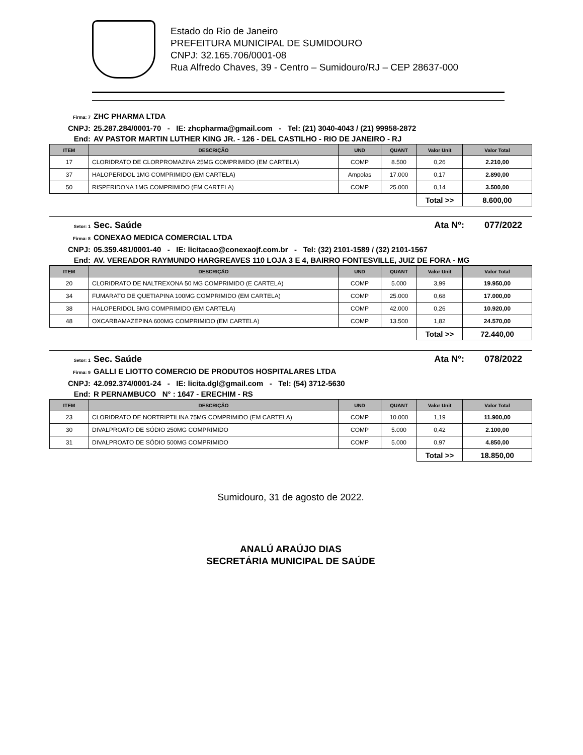Estado do Rio de Janeiro
PREFEITURA MUNICIPAL DE SUMIDOURO
CNPJ: 32.165.706/0001-08
Rua Alfredo Chaves, 39 - Centro – Sumidouro/RJ – CEP 28637-000
Firma: 7 ZHC PHARMA LTDA
CNPJ: 25.287.284/0001-70 - IE: zhcpharma@gmail.com - Tel: (21) 3040-4043 / (21) 99958-2872
End: AV PASTOR MARTIN LUTHER KING JR. - 126 - DEL CASTILHO - RIO DE JANEIRO - RJ
| ITEM | DESCRIÇÃO | UND | QUANT | Valor Unit | Valor Total |
| --- | --- | --- | --- | --- | --- |
| 17 | CLORIDRATO DE CLORPROMAZINA 25MG COMPRIMIDO (EM CARTELA) | COMP | 8.500 | 0,26 | 2.210,00 |
| 37 | HALOPERIDOL 1MG COMPRIMIDO (EM CARTELA) | Ampolas | 17.000 | 0,17 | 2.890,00 |
| 50 | RISPERIDONA 1MG COMPRIMIDO (EM CARTELA) | COMP | 25.000 | 0,14 | 3.500,00 |
| | | | | Total >> | 8.600,00 |
Setor: 1 Sec. Saúde Ata Nº: 077/2022
Firma: 8 CONEXAO MEDICA COMERCIAL LTDA
CNPJ: 05.359.481/0001-40 - IE: licitacao@conexaojf.com.br - Tel: (32) 2101-1589 / (32) 2101-1567
End: AV. VEREADOR RAYMUNDO HARGREAVES 110 LOJA 3 E 4, BAIRRO FONTESVILLE, JUIZ DE FORA - MG
| ITEM | DESCRIÇÃO | UND | QUANT | Valor Unit | Valor Total |
| --- | --- | --- | --- | --- | --- |
| 20 | CLORIDRATO DE NALTREXONA 50 MG COMPRIMIDO (E CARTELA) | COMP | 5.000 | 3,99 | 19.950,00 |
| 34 | FUMARATO DE QUETIAPINA 100MG COMPRIMIDO (EM CARTELA) | COMP | 25.000 | 0,68 | 17.000,00 |
| 38 | HALOPERIDOL 5MG COMPRIMIDO (EM CARTELA) | COMP | 42.000 | 0,26 | 10.920,00 |
| 48 | OXCARBAMAZEPINA 600MG COMPRIMIDO (EM CARTELA) | COMP | 13.500 | 1,82 | 24.570,00 |
| | | | | Total >> | 72.440,00 |
Setor: 1 Sec. Saúde Ata Nº: 078/2022
Firma: 9 GALLI E LIOTTO COMERCIO DE PRODUTOS HOSPITALARES LTDA
CNPJ: 42.092.374/0001-24 - IE: licita.dgl@gmail.com - Tel: (54) 3712-5630
End: R PERNAMBUCO N° : 1647 - ERECHIM - RS
| ITEM | DESCRIÇÃO | UND | QUANT | Valor Unit | Valor Total |
| --- | --- | --- | --- | --- | --- |
| 23 | CLORIDRATO DE NORTRIPTILINA 75MG COMPRIMIDO (EM CARTELA) | COMP | 10.000 | 1,19 | 11.900,00 |
| 30 | DIVALPROATO DE SÓDIO 250MG COMPRIMIDO | COMP | 5.000 | 0,42 | 2.100,00 |
| 31 | DIVALPROATO DE SÓDIO 500MG COMPRIMIDO | COMP | 5.000 | 0,97 | 4.850,00 |
| | | | | Total >> | 18.850,00 |
Sumidouro, 31 de agosto de 2022.
ANALÚ ARAÚJO DIAS
SECRETÁRIA MUNICIPAL DE SAÚDE